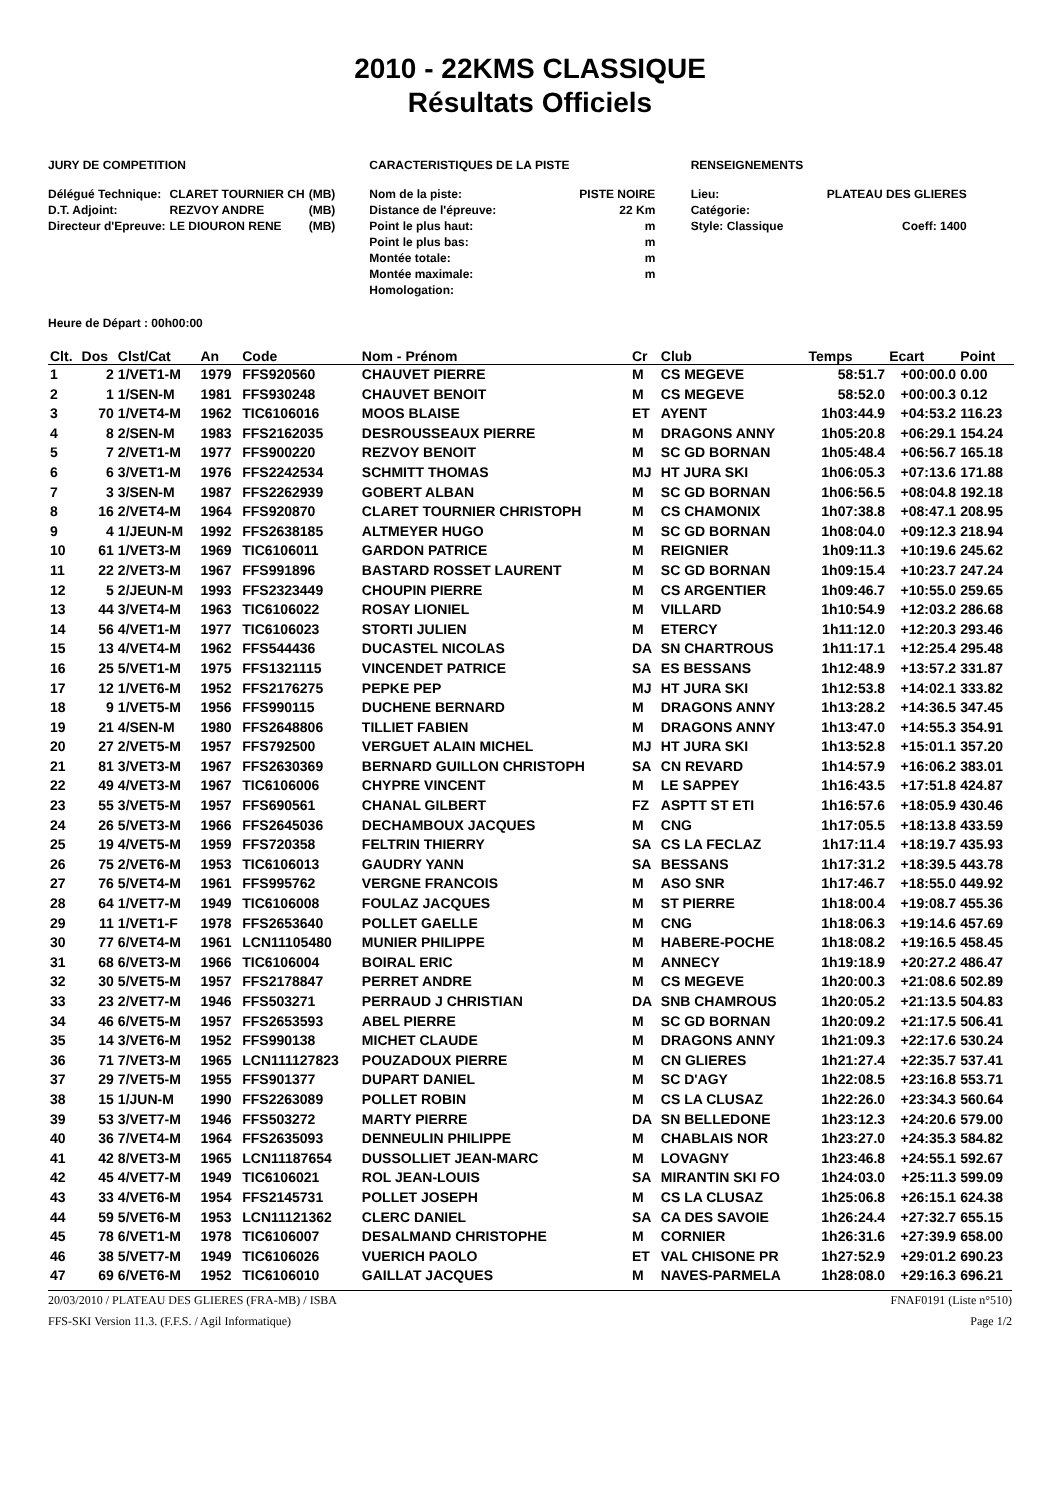2010 - 22KMS CLASSIQUE
Résultats Officiels
JURY DE COMPETITION
| Délégué Technique: | CLARET TOURNIER CH | (MB) |
| D.T. Adjoint: | REZVOY ANDRE | (MB) |
| Directeur d'Epreuve: | LE DIOURON RENE | (MB) |
CARACTERISTIQUES DE LA PISTE
| Nom de la piste: | PISTE NOIRE |
| Distance de l'épreuve: | 22 Km |
| Point le plus haut: | m |
| Point le plus bas: | m |
| Montée totale: | m |
| Montée maximale: | m |
| Homologation: | |
RENSEIGNEMENTS
| Lieu: | PLATEAU DES GLIERES |
| Catégorie: | |
| Style: Classique | Coeff: 1400 |
Heure de Départ : 00h00:00
| Clt. | Dos | Clst/Cat | An | Code | Nom - Prénom | Cr | Club | Temps | Ecart | Point |
| --- | --- | --- | --- | --- | --- | --- | --- | --- | --- | --- |
| 1 | 2 | 1/VET1-M | 1979 | FFS920560 | CHAUVET PIERRE | M | CS MEGEVE | 58:51.7 | +00:00.0 | 0.00 |
| 2 | 1 | 1/SEN-M | 1981 | FFS930248 | CHAUVET BENOIT | M | CS MEGEVE | 58:52.0 | +00:00.3 | 0.12 |
| 3 | 70 | 1/VET4-M | 1962 | TIC6106016 | MOOS BLAISE | ET | AYENT | 1h03:44.9 | +04:53.2 | 116.23 |
| 4 | 8 | 2/SEN-M | 1983 | FFS2162035 | DESROUSSEAUX PIERRE | M | DRAGONS ANNY | 1h05:20.8 | +06:29.1 | 154.24 |
| 5 | 7 | 2/VET1-M | 1977 | FFS900220 | REZVOY BENOIT | M | SC GD BORNAN | 1h05:48.4 | +06:56.7 | 165.18 |
| 6 | 6 | 3/VET1-M | 1976 | FFS2242534 | SCHMITT THOMAS | MJ | HT JURA SKI | 1h06:05.3 | +07:13.6 | 171.88 |
| 7 | 3 | 3/SEN-M | 1987 | FFS2262939 | GOBERT ALBAN | M | SC GD BORNAN | 1h06:56.5 | +08:04.8 | 192.18 |
| 8 | 16 | 2/VET4-M | 1964 | FFS920870 | CLARET TOURNIER CHRISTOPH | M | CS CHAMONIX | 1h07:38.8 | +08:47.1 | 208.95 |
| 9 | 4 | 1/JEUN-M | 1992 | FFS2638185 | ALTMEYER HUGO | M | SC GD BORNAN | 1h08:04.0 | +09:12.3 | 218.94 |
| 10 | 61 | 1/VET3-M | 1969 | TIC6106011 | GARDON PATRICE | M | REIGNIER | 1h09:11.3 | +10:19.6 | 245.62 |
| 11 | 22 | 2/VET3-M | 1967 | FFS991896 | BASTARD ROSSET LAURENT | M | SC GD BORNAN | 1h09:15.4 | +10:23.7 | 247.24 |
| 12 | 5 | 2/JEUN-M | 1993 | FFS2323449 | CHOUPIN PIERRE | M | CS ARGENTIER | 1h09:46.7 | +10:55.0 | 259.65 |
| 13 | 44 | 3/VET4-M | 1963 | TIC6106022 | ROSAY LIONIEL | M | VILLARD | 1h10:54.9 | +12:03.2 | 286.68 |
| 14 | 56 | 4/VET1-M | 1977 | TIC6106023 | STORTI JULIEN | M | ETERCY | 1h11:12.0 | +12:20.3 | 293.46 |
| 15 | 13 | 4/VET4-M | 1962 | FFS544436 | DUCASTEL NICOLAS | DA | SN CHARTROUS | 1h11:17.1 | +12:25.4 | 295.48 |
| 16 | 25 | 5/VET1-M | 1975 | FFS1321115 | VINCENDET PATRICE | SA | ES BESSANS | 1h12:48.9 | +13:57.2 | 331.87 |
| 17 | 12 | 1/VET6-M | 1952 | FFS2176275 | PEPKE PEP | MJ | HT JURA SKI | 1h12:53.8 | +14:02.1 | 333.82 |
| 18 | 9 | 1/VET5-M | 1956 | FFS990115 | DUCHENE BERNARD | M | DRAGONS ANNY | 1h13:28.2 | +14:36.5 | 347.45 |
| 19 | 21 | 4/SEN-M | 1980 | FFS2648806 | TILLIET FABIEN | M | DRAGONS ANNY | 1h13:47.0 | +14:55.3 | 354.91 |
| 20 | 27 | 2/VET5-M | 1957 | FFS792500 | VERGUET ALAIN MICHEL | MJ | HT JURA SKI | 1h13:52.8 | +15:01.1 | 357.20 |
| 21 | 81 | 3/VET3-M | 1967 | FFS2630369 | BERNARD GUILLON CHRISTOPH | SA | CN REVARD | 1h14:57.9 | +16:06.2 | 383.01 |
| 22 | 49 | 4/VET3-M | 1967 | TIC6106006 | CHYPRE VINCENT | M | LE SAPPEY | 1h16:43.5 | +17:51.8 | 424.87 |
| 23 | 55 | 3/VET5-M | 1957 | FFS690561 | CHANAL GILBERT | FZ | ASPTT ST ETI | 1h16:57.6 | +18:05.9 | 430.46 |
| 24 | 26 | 5/VET3-M | 1966 | FFS2645036 | DECHAMBOUX JACQUES | M | CNG | 1h17:05.5 | +18:13.8 | 433.59 |
| 25 | 19 | 4/VET5-M | 1959 | FFS720358 | FELTRIN THIERRY | SA | CS LA FECLAZ | 1h17:11.4 | +18:19.7 | 435.93 |
| 26 | 75 | 2/VET6-M | 1953 | TIC6106013 | GAUDRY YANN | SA | BESSANS | 1h17:31.2 | +18:39.5 | 443.78 |
| 27 | 76 | 5/VET4-M | 1961 | FFS995762 | VERGNE FRANCOIS | M | ASO SNR | 1h17:46.7 | +18:55.0 | 449.92 |
| 28 | 64 | 1/VET7-M | 1949 | TIC6106008 | FOULAZ JACQUES | M | ST PIERRE | 1h18:00.4 | +19:08.7 | 455.36 |
| 29 | 11 | 1/VET1-F | 1978 | FFS2653640 | POLLET GAELLE | M | CNG | 1h18:06.3 | +19:14.6 | 457.69 |
| 30 | 77 | 6/VET4-M | 1961 | LCN11105480 | MUNIER PHILIPPE | M | HABERE-POCHE | 1h18:08.2 | +19:16.5 | 458.45 |
| 31 | 68 | 6/VET3-M | 1966 | TIC6106004 | BOIRAL ERIC | M | ANNECY | 1h19:18.9 | +20:27.2 | 486.47 |
| 32 | 30 | 5/VET5-M | 1957 | FFS2178847 | PERRET ANDRE | M | CS MEGEVE | 1h20:00.3 | +21:08.6 | 502.89 |
| 33 | 23 | 2/VET7-M | 1946 | FFS503271 | PERRAUD J CHRISTIAN | DA | SNB CHAMROUS | 1h20:05.2 | +21:13.5 | 504.83 |
| 34 | 46 | 6/VET5-M | 1957 | FFS2653593 | ABEL PIERRE | M | SC GD BORNAN | 1h20:09.2 | +21:17.5 | 506.41 |
| 35 | 14 | 3/VET6-M | 1952 | FFS990138 | MICHET CLAUDE | M | DRAGONS ANNY | 1h21:09.3 | +22:17.6 | 530.24 |
| 36 | 71 | 7/VET3-M | 1965 | LCN111127823 | POUZADOUX PIERRE | M | CN GLIERES | 1h21:27.4 | +22:35.7 | 537.41 |
| 37 | 29 | 7/VET5-M | 1955 | FFS901377 | DUPART DANIEL | M | SC D'AGY | 1h22:08.5 | +23:16.8 | 553.71 |
| 38 | 15 | 1/JUN-M | 1990 | FFS2263089 | POLLET ROBIN | M | CS LA CLUSAZ | 1h22:26.0 | +23:34.3 | 560.64 |
| 39 | 53 | 3/VET7-M | 1946 | FFS503272 | MARTY PIERRE | DA | SN BELLEDONE | 1h23:12.3 | +24:20.6 | 579.00 |
| 40 | 36 | 7/VET4-M | 1964 | FFS2635093 | DENNEULIN PHILIPPE | M | CHABLAIS NOR | 1h23:27.0 | +24:35.3 | 584.82 |
| 41 | 42 | 8/VET3-M | 1965 | LCN11187654 | DUSSOLLIET JEAN-MARC | M | LOVAGNY | 1h23:46.8 | +24:55.1 | 592.67 |
| 42 | 45 | 4/VET7-M | 1949 | TIC6106021 | ROL JEAN-LOUIS | SA | MIRANTIN SKI FO | 1h24:03.0 | +25:11.3 | 599.09 |
| 43 | 33 | 4/VET6-M | 1954 | FFS2145731 | POLLET JOSEPH | M | CS LA CLUSAZ | 1h25:06.8 | +26:15.1 | 624.38 |
| 44 | 59 | 5/VET6-M | 1953 | LCN11121362 | CLERC DANIEL | SA | CA DES SAVOIE | 1h26:24.4 | +27:32.7 | 655.15 |
| 45 | 78 | 6/VET1-M | 1978 | TIC6106007 | DESALMAND CHRISTOPHE | M | CORNIER | 1h26:31.6 | +27:39.9 | 658.00 |
| 46 | 38 | 5/VET7-M | 1949 | TIC6106026 | VUERICH PAOLO | ET | VAL CHISONE PR | 1h27:52.9 | +29:01.2 | 690.23 |
| 47 | 69 | 6/VET6-M | 1952 | TIC6106010 | GAILLAT JACQUES | M | NAVES-PARMELA | 1h28:08.0 | +29:16.3 | 696.21 |
20/03/2010 / PLATEAU DES GLIERES (FRA-MB) / ISBA FNAF0191 (Liste n°510)
FFS-SKI Version 11.3. (F.F.S. / Agil Informatique) Page 1/2